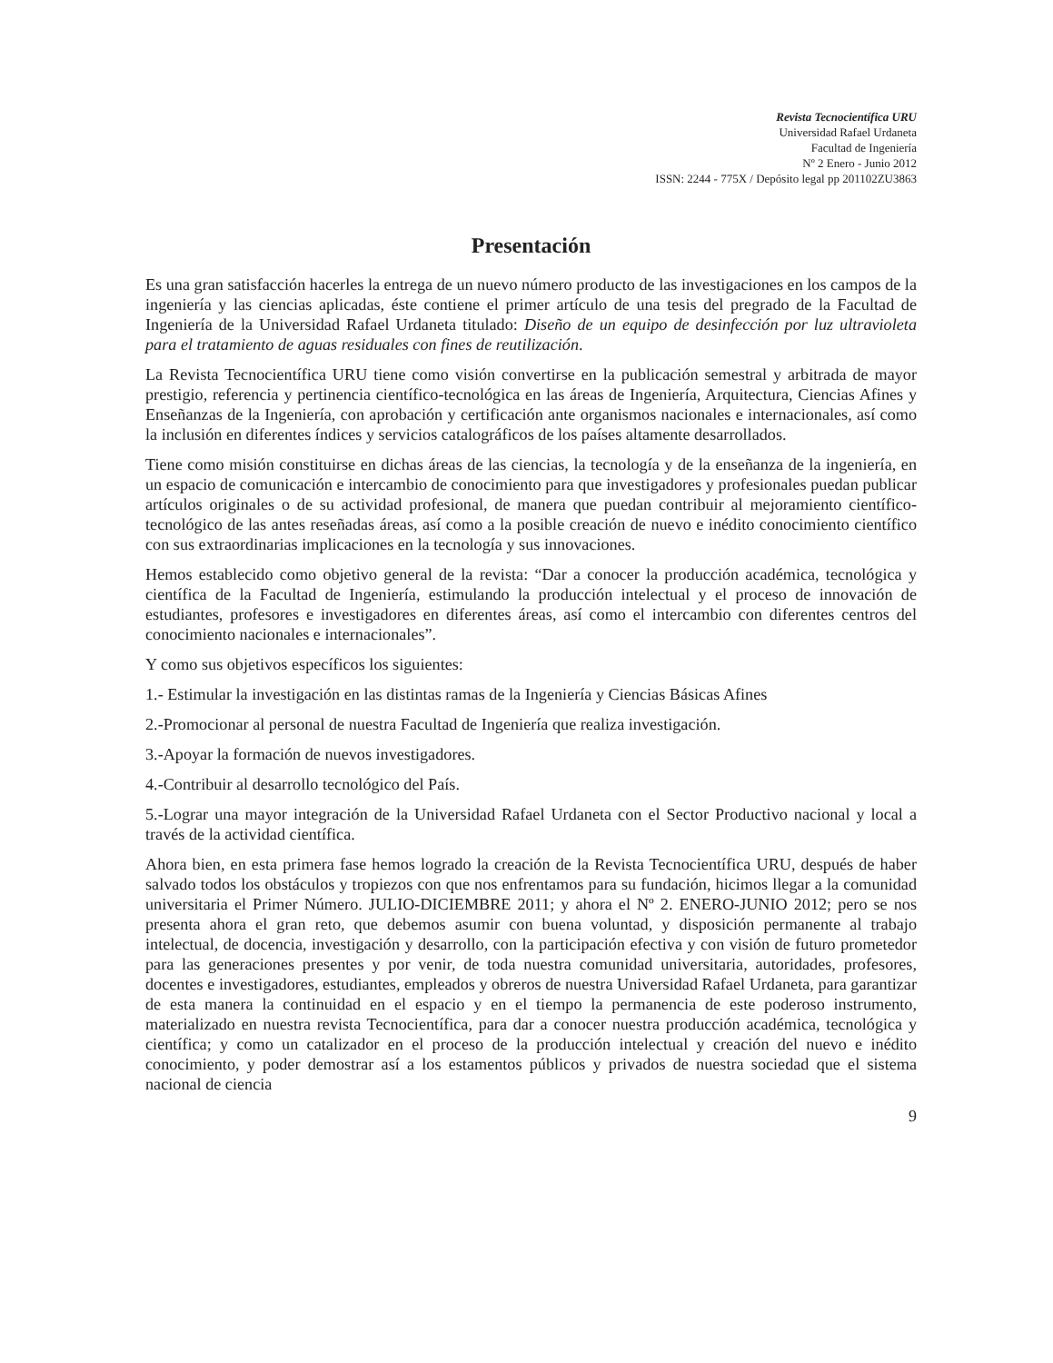Revista Tecnocientífica URU
Universidad Rafael Urdaneta
Facultad de Ingeniería
Nº 2 Enero - Junio 2012
ISSN: 2244 - 775X / Depósito legal pp 201102ZU3863
Presentación
Es una gran satisfacción hacerles la entrega de un nuevo número producto de las investigaciones en los campos de la ingeniería y las ciencias aplicadas, éste contiene el primer artículo de una tesis del pregrado de la Facultad de Ingeniería de la Universidad Rafael Urdaneta titulado: Diseño de un equipo de desinfección por luz ultravioleta para el tratamiento de aguas residuales con fines de reutilización.
La Revista Tecnocientífica URU tiene como visión convertirse en la publicación semestral y arbitrada de mayor prestigio, referencia y pertinencia científico-tecnológica en las áreas de Ingeniería, Arquitectura, Ciencias Afines y Enseñanzas de la Ingeniería, con aprobación y certificación ante organismos nacionales e internacionales, así como la inclusión en diferentes índices y servicios catalográficos de los países altamente desarrollados.
Tiene como misión constituirse en dichas áreas de las ciencias, la tecnología y de la enseñanza de la ingeniería, en un espacio de comunicación e intercambio de conocimiento para que investigadores y profesionales puedan publicar artículos originales o de su actividad profesional, de manera que puedan contribuir al mejoramiento científico-tecnológico de las antes reseñadas áreas, así como a la posible creación de nuevo e inédito conocimiento científico con sus extraordinarias implicaciones en la tecnología y sus innovaciones.
Hemos establecido como objetivo general de la revista: “Dar a conocer la producción académica, tecnológica y científica de la Facultad de Ingeniería, estimulando la producción intelectual y el proceso de innovación de estudiantes, profesores e investigadores en diferentes áreas, así como el intercambio con diferentes centros del conocimiento nacionales e internacionales”.
Y como sus objetivos específicos los siguientes:
1.- Estimular la investigación en las distintas ramas de la Ingeniería y Ciencias Básicas Afines
2.-Promocionar al personal de nuestra Facultad de Ingeniería que realiza investigación.
3.-Apoyar la formación de nuevos investigadores.
4.-Contribuir al desarrollo tecnológico del País.
5.-Lograr una mayor integración de la Universidad Rafael Urdaneta con el Sector Productivo nacional y local a través de la actividad científica.
Ahora bien, en esta primera fase hemos logrado la creación de la Revista Tecnocientífica URU, después de haber salvado todos los obstáculos y tropiezos con que nos enfrentamos para su fundación, hicimos llegar a la comunidad universitaria el Primer Número. JULIO-DICIEMBRE 2011; y ahora el Nº 2. ENERO-JUNIO 2012; pero se nos presenta ahora el gran reto, que debemos asumir con buena voluntad, y disposición permanente al trabajo intelectual, de docencia, investigación y desarrollo, con la participación efectiva y con visión de futuro prometedor para las generaciones presentes y por venir, de toda nuestra comunidad universitaria, autoridades, profesores, docentes e investigadores, estudiantes, empleados y obreros de nuestra Universidad Rafael Urdaneta, para garantizar de esta manera la continuidad en el espacio y en el tiempo la permanencia de este poderoso instrumento, materializado en nuestra revista Tecnocientífica, para dar a conocer nuestra producción académica, tecnológica y científica; y como un catalizador en el proceso de la producción intelectual y creación del nuevo e inédito conocimiento, y poder demostrar así a los estamentos públicos y privados de nuestra sociedad que el sistema nacional de ciencia
9